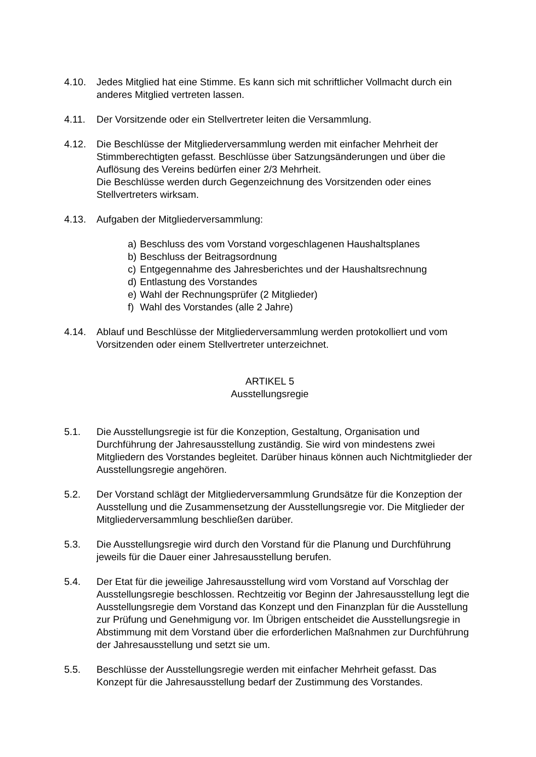4.10. Jedes Mitglied hat eine Stimme. Es kann sich mit schriftlicher Vollmacht durch ein anderes Mitglied vertreten lassen.
4.11. Der Vorsitzende oder ein Stellvertreter leiten die Versammlung.
4.12. Die Beschlüsse der Mitgliederversammlung werden mit einfacher Mehrheit der Stimmberechtigten gefasst. Beschlüsse über Satzungsänderungen und über die Auflösung des Vereins bedürfen einer 2/3 Mehrheit.
Die Beschlüsse werden durch Gegenzeichnung des Vorsitzenden oder eines Stellvertreters wirksam.
4.13. Aufgaben der Mitgliederversammlung:
a) Beschluss des vom Vorstand vorgeschlagenen Haushaltsplanes
b) Beschluss der Beitragsordnung
c) Entgegennahme des Jahresberichtes und der Haushaltsrechnung
d) Entlastung des Vorstandes
e) Wahl der Rechnungsprüfer (2 Mitglieder)
f) Wahl des Vorstandes (alle 2 Jahre)
4.14. Ablauf und Beschlüsse der Mitgliederversammlung werden protokolliert und vom Vorsitzenden oder einem Stellvertreter unterzeichnet.
ARTIKEL 5
Ausstellungsregie
5.1. Die Ausstellungsregie ist für die Konzeption, Gestaltung, Organisation und Durchführung der Jahresausstellung zuständig. Sie wird von mindestens zwei Mitgliedern des Vorstandes begleitet. Darüber hinaus können auch Nichtmitglieder der Ausstellungsregie angehören.
5.2. Der Vorstand schlägt der Mitgliederversammlung Grundsätze für die Konzeption der Ausstellung und die Zusammensetzung der Ausstellungsregie vor. Die Mitglieder der Mitgliederversammlung beschließen darüber.
5.3. Die Ausstellungsregie wird durch den Vorstand für die Planung und Durchführung jeweils für die Dauer einer Jahresausstellung berufen.
5.4. Der Etat für die jeweilige Jahresausstellung wird vom Vorstand auf Vorschlag der Ausstellungsregie beschlossen. Rechtzeitig vor Beginn der Jahresausstellung legt die Ausstellungsregie dem Vorstand das Konzept und den Finanzplan für die Ausstellung zur Prüfung und Genehmigung vor. Im Übrigen entscheidet die Ausstellungsregie in Abstimmung mit dem Vorstand über die erforderlichen Maßnahmen zur Durchführung der Jahresausstellung und setzt sie um.
5.5. Beschlüsse der Ausstellungsregie werden mit einfacher Mehrheit gefasst. Das Konzept für die Jahresausstellung bedarf der Zustimmung des Vorstandes.